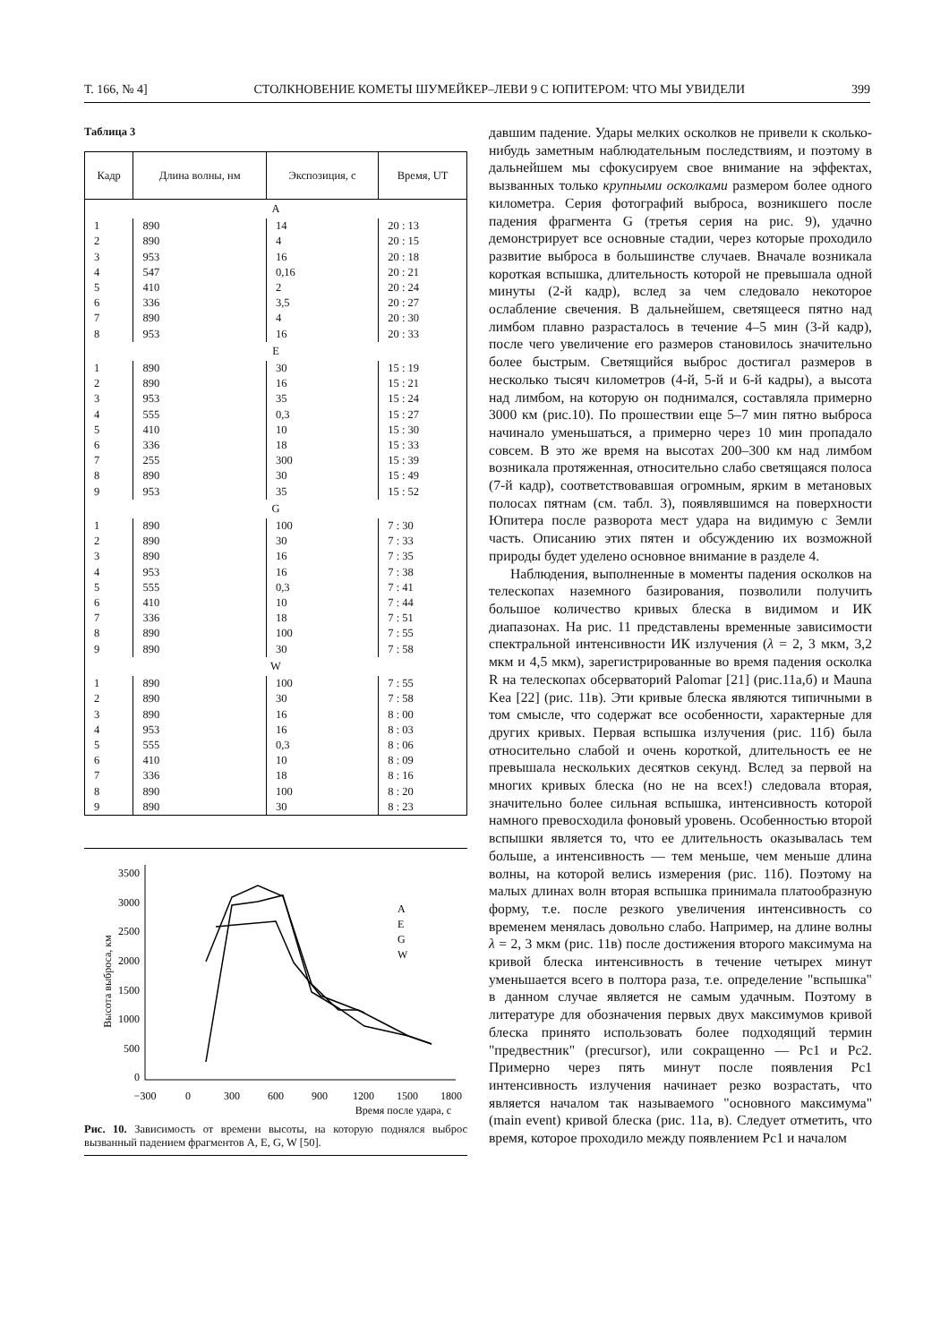Т. 166, № 4] СТОЛКНОВЕНИЕ КОМЕТЫ ШУМЕЙКЕР–ЛЕВИ 9 С ЮПИТЕРОМ: ЧТО МЫ УВИДЕЛИ 399
Таблица 3
| Кадр | Длина волны, нм | Экспозиция, с | Время, UT |
| --- | --- | --- | --- |
| A | | | |
| 1 | 890 | 14 | 20 : 13 |
| 2 | 890 | 4 | 20 : 15 |
| 3 | 953 | 16 | 20 : 18 |
| 4 | 547 | 0,16 | 20 : 21 |
| 5 | 410 | 2 | 20 : 24 |
| 6 | 336 | 3,5 | 20 : 27 |
| 7 | 890 | 4 | 20 : 30 |
| 8 | 953 | 16 | 20 : 33 |
| E | | | |
| 1 | 890 | 30 | 15 : 19 |
| 2 | 890 | 16 | 15 : 21 |
| 3 | 953 | 35 | 15 : 24 |
| 4 | 555 | 0,3 | 15 : 27 |
| 5 | 410 | 10 | 15 : 30 |
| 6 | 336 | 18 | 15 : 33 |
| 7 | 255 | 300 | 15 : 39 |
| 8 | 890 | 30 | 15 : 49 |
| 9 | 953 | 35 | 15 : 52 |
| G | | | |
| 1 | 890 | 100 | 7 : 30 |
| 2 | 890 | 30 | 7 : 33 |
| 3 | 890 | 16 | 7 : 35 |
| 4 | 953 | 16 | 7 : 38 |
| 5 | 555 | 0,3 | 7 : 41 |
| 6 | 410 | 10 | 7 : 44 |
| 7 | 336 | 18 | 7 : 51 |
| 8 | 890 | 100 | 7 : 55 |
| 9 | 890 | 30 | 7 : 58 |
| W | | | |
| 1 | 890 | 100 | 7 : 55 |
| 2 | 890 | 30 | 7 : 58 |
| 3 | 890 | 16 | 8 : 00 |
| 4 | 953 | 16 | 8 : 03 |
| 5 | 555 | 0,3 | 8 : 06 |
| 6 | 410 | 10 | 8 : 09 |
| 7 | 336 | 18 | 8 : 16 |
| 8 | 890 | 100 | 8 : 20 |
| 9 | 890 | 30 | 8 : 23 |
3500
3000
2500
2000
1500
1000
500
0
Высота выброса, км
−300
0
300
600
900
1200
1500
1800
Время после удара, с
A
E
G
W
Рис. 10. Зависимость от времени высоты, на которую поднялся выброс вызванный падением фрагментов A, E, G, W [50].
давшим падение. Удары мелких осколков не привели к сколько-нибудь заметным наблюдательным последствиям, и поэтому в дальнейшем мы сфокусируем свое внимание на эффектах, вызванных только крупными осколками размером более одного километра. Серия фотографий выброса, возникшего после падения фрагмента G (третья серия на рис. 9), удачно демонстрирует все основные стадии, через которые проходило развитие выброса в большинстве случаев. Вначале возникала короткая вспышка, длительность которой не превышала одной минуты (2-й кадр), вслед за чем следовало некоторое ослабление свечения. В дальнейшем, светящееся пятно над лимбом плавно разрасталось в течение 4–5 мин (3-й кадр), после чего увеличение его размеров становилось значительно более быстрым. Светящийся выброс достигал размеров в несколько тысяч километров (4-й, 5-й и 6-й кадры), а высота над лимбом, на которую он поднимался, составляла примерно 3000 км (рис.10). По прошествии еще 5–7 мин пятно выброса начинало уменьшаться, а примерно через 10 мин пропадало совсем. В это же время на высотах 200–300 км над лимбом возникала протяженная, относительно слабо светящаяся полоса (7-й кадр), соответствовавшая огромным, ярким в метановых полосах пятнам (см. табл. 3), появлявшимся на поверхности Юпитера после разворота мест удара на видимую с Земли часть. Описанию этих пятен и обсуждению их возможной природы будет уделено основное внимание в разделе 4.
Наблюдения, выполненные в моменты падения осколков на телескопах наземного базирования, позволили получить большое количество кривых блеска в видимом и ИК диапазонах. На рис. 11 представлены временные зависимости спектральной интенсивности ИК излучения (λ = 2, 3 мкм, 3,2 мкм и 4,5 мкм), зарегистрированные во время падения осколка R на телескопах обсерваторий Palomar [21] (рис.11а,б) и Mauna Kea [22] (рис. 11в). Эти кривые блеска являются типичными в том смысле, что содержат все особенности, характерные для других кривых. Первая вспышка излучения (рис. 11б) была относительно слабой и очень короткой, длительность ее не превышала нескольких десятков секунд. Вслед за первой на многих кривых блеска (но не на всех!) следовала вторая, значительно более сильная вспышка, интенсивность которой намного превосходила фоновый уровень. Особенностью второй вспышки является то, что ее длительность оказывалась тем больше, а интенсивность — тем меньше, чем меньше длина волны, на которой велись измерения (рис. 11б). Поэтому на малых длинах волн вторая вспышка принимала платообразную форму, т.е. после резкого увеличения интенсивность со временем менялась довольно слабо. Например, на длине волны λ = 2, 3 мкм (рис. 11в) после достижения второго максимума на кривой блеска интенсивность в течение четырех минут уменьшается всего в полтора раза, т.е. определение "вспышка" в данном случае является не самым удачным. Поэтому в литературе для обозначения первых двух максимумов кривой блеска принято использовать более подходящий термин "предвестник" (precursor), или сокращенно — Pc1 и Pc2. Примерно через пять минут после появления Pc1 интенсивность излучения начинает резко возрастать, что является началом так называемого "основного максимума" (main event) кривой блеска (рис. 11а, в). Следует отметить, что время, которое проходило между появлением Pc1 и началом